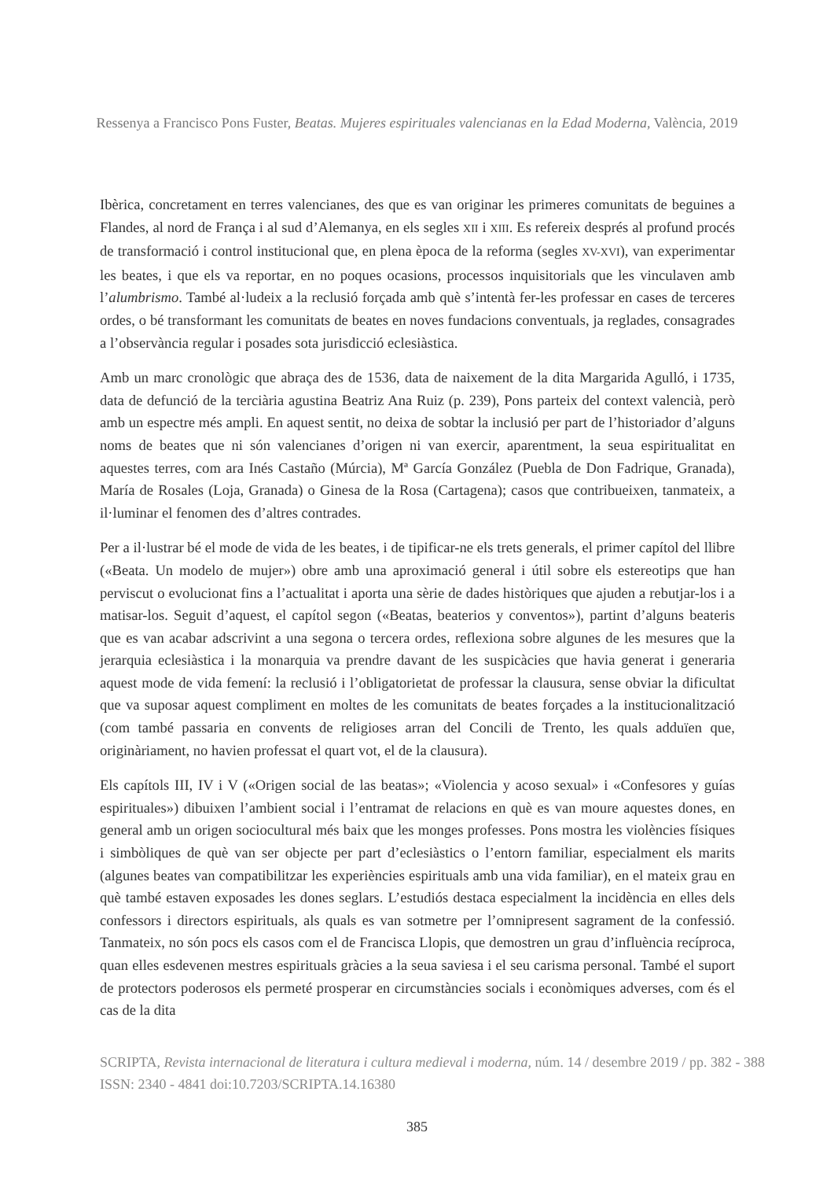Ressenya a Francisco Pons Fuster, Beatas. Mujeres espirituales valencianas en la Edad Moderna, València, 2019
Ibèrica, concretament en terres valencianes, des que es van originar les primeres comunitats de beguines a Flandes, al nord de França i al sud d’Alemanya, en els segles XII i XIII. Es refereix després al profund procés de transformació i control institucional que, en plena època de la reforma (segles XV-XVI), van experimentar les beates, i que els va reportar, en no poques ocasions, processos inquisitorials que les vinculaven amb l’alumbrismo. També al·ludeix a la reclusió forçada amb què s’intentà fer-les professar en cases de terceres ordes, o bé transformant les comunitats de beates en noves fundacions conventuals, ja reglades, consagrades a l’observància regular i posades sota jurisdicció eclesiàstica.
Amb un marc cronològic que abraça des de 1536, data de naixement de la dita Margarida Agulló, i 1735, data de defunció de la terciària agustina Beatriz Ana Ruiz (p. 239), Pons parteix del context valencià, però amb un espectre més ampli. En aquest sentit, no deixa de sobtar la inclusió per part de l’historiador d’alguns noms de beates que ni són valencianes d’origen ni van exercir, aparentment, la seua espiritualitat en aquestes terres, com ara Inés Castaño (Múrcia), Mª García González (Puebla de Don Fadrique, Granada), María de Rosales (Loja, Granada) o Ginesa de la Rosa (Cartagena); casos que contribueixen, tanmateix, a il·luminar el fenomen des d’altres contrades.
Per a il·lustrar bé el mode de vida de les beates, i de tipificar-ne els trets generals, el primer capítol del llibre («Beata. Un modelo de mujer») obre amb una aproximació general i útil sobre els estereotips que han perviscut o evolucionat fins a l’actualitat i aporta una sèrie de dades històriques que ajuden a rebutjar-los i a matisar-los. Seguit d’aquest, el capítol segon («Beatas, beaterios y conventos»), partint d’alguns beateris que es van acabar adscrivint a una segona o tercera ordes, reflexiona sobre algunes de les mesures que la jerarquia eclesiàstica i la monarquia va prendre davant de les suspicàcies que havia generat i generaria aquest mode de vida femení: la reclusió i l’obligatorietat de professar la clausura, sense obviar la dificultat que va suposar aquest compliment en moltes de les comunitats de beates forçades a la institucionalització (com també passaria en convents de religioses arran del Concili de Trento, les quals adduïen que, originàriament, no havien professat el quart vot, el de la clausura).
Els capítols III, IV i V («Origen social de las beatas»; «Violencia y acoso sexual» i «Confesores y guías espirituales») dibuixen l’ambient social i l’entramat de relacions en què es van moure aquestes dones, en general amb un origen sociocultural més baix que les monges professes. Pons mostra les violències físiques i simbòliques de què van ser objecte per part d’eclesiàstics o l’entorn familiar, especialment els marits (algunes beates van compatibilitzar les experiències espirituals amb una vida familiar), en el mateix grau en què també estaven exposades les dones seglars. L’estudiós destaca especialment la incidència en elles dels confessors i directors espirituals, als quals es van sotmetre per l’omnipresent sagrament de la confessió. Tanmateix, no són pocs els casos com el de Francisca Llopis, que demostren un grau d’influència recíproca, quan elles esdevenen mestres espirituals gràcies a la seua saviesa i el seu carisma personal. També el suport de protectors poderosos els permeté prosperar en circumstàncies socials i econòmiques adverses, com és el cas de la dita
SCRIPTA, Revista internacional de literatura i cultura medieval i moderna, núm. 14 / desembre 2019 / pp. 382 - 388
ISSN: 2340 - 4841 doi:10.7203/SCRIPTA.14.16380
385